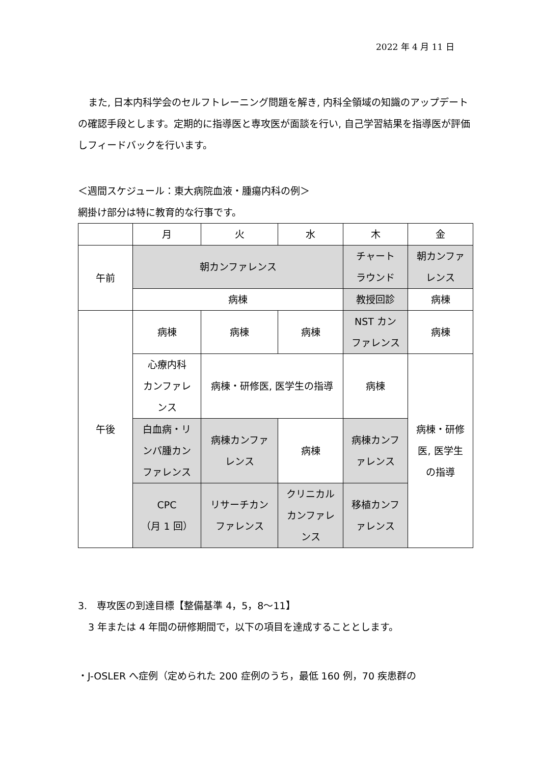2022 年 4 月 11 日
また, 日本内科学会のセルフトレーニング問題を解き, 内科全領域の知識のアップデートの確認手段とします。定期的に指導医と専攻医が面談を行い, 自己学習結果を指導医が評価しフィードバックを行います。
＜週間スケジュール：東大病院血液・腫瘍内科の例＞
網掛け部分は特に教育的な行事です。
| | 月 | 火 | 水 | 木 | 金 |
| 午前 | 朝カンファレンス | | | チャート ラウンド | 朝カンファ レンス |
| | 病棟 | | | 教授回診 | 病棟 |
| 午後 | 病棟 | 病棟 | 病棟 | NST カン ファレンス | 病棟 |
| | 心療内科 カンファレ ンス | 病棟・研修医, 医学生の指導 | | 病棟 | 病棟・研修 医, 医学生 の指導 |
| | 白血病・リ ンパ腫カン ファレンス | 病棟カンファ レンス | 病棟 | 病棟カンフ ァレンス | |
| | CPC （月 1 回） | リサーチカン ファレンス | クリニカル カンファレ ンス | 移植カンフ ァレンス | |
3.　専攻医の到達目標【整備基準 4，5，8～11】
3 年または 4 年間の研修期間で，以下の項目を達成することとします。
・J-OSLER へ症例（定められた 200 症例のうち，最低 160 例，70 疾患群の